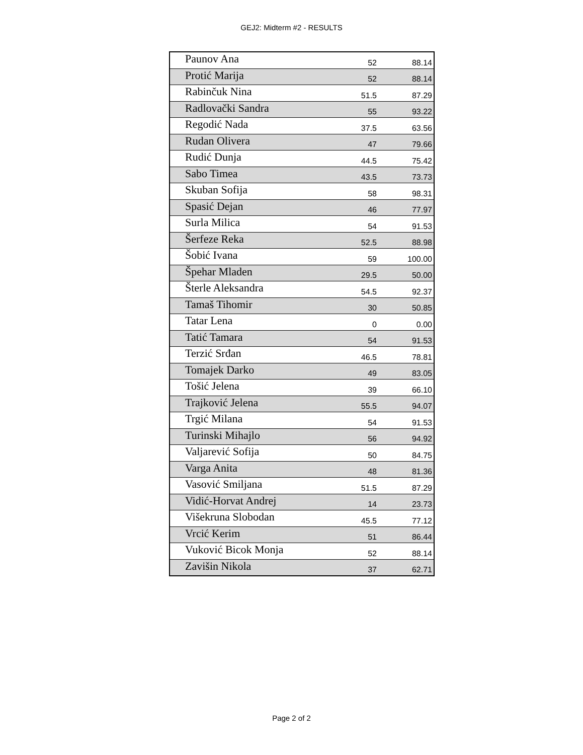GEJ2: Midterm #2 - RESULTS
| Paunov Ana | 52 | 88.14 |
| Protić Marija | 52 | 88.14 |
| Rabinčuk Nina | 51.5 | 87.29 |
| Radlovački Sandra | 55 | 93.22 |
| Regodić Nada | 37.5 | 63.56 |
| Rudan Olivera | 47 | 79.66 |
| Rudić Dunja | 44.5 | 75.42 |
| Sabo Timea | 43.5 | 73.73 |
| Skuban Sofija | 58 | 98.31 |
| Spasić Dejan | 46 | 77.97 |
| Surla Milica | 54 | 91.53 |
| Šerfeze Reka | 52.5 | 88.98 |
| Šobić Ivana | 59 | 100.00 |
| Špehar Mladen | 29.5 | 50.00 |
| Šterle Aleksandra | 54.5 | 92.37 |
| Tamaš Tihomir | 30 | 50.85 |
| Tatar Lena | 0 | 0.00 |
| Tatić Tamara | 54 | 91.53 |
| Terzić Srđan | 46.5 | 78.81 |
| Tomajek Darko | 49 | 83.05 |
| Tošić Jelena | 39 | 66.10 |
| Trajković Jelena | 55.5 | 94.07 |
| Trgić Milana | 54 | 91.53 |
| Turinski Mihajlo | 56 | 94.92 |
| Valjarević Sofija | 50 | 84.75 |
| Varga Anita | 48 | 81.36 |
| Vasović Smiljana | 51.5 | 87.29 |
| Vidić-Horvat Andrej | 14 | 23.73 |
| Višekruna Slobodan | 45.5 | 77.12 |
| Vrcić Kerim | 51 | 86.44 |
| Vuković Bicok Monja | 52 | 88.14 |
| Zavišin Nikola | 37 | 62.71 |
Page 2 of 2